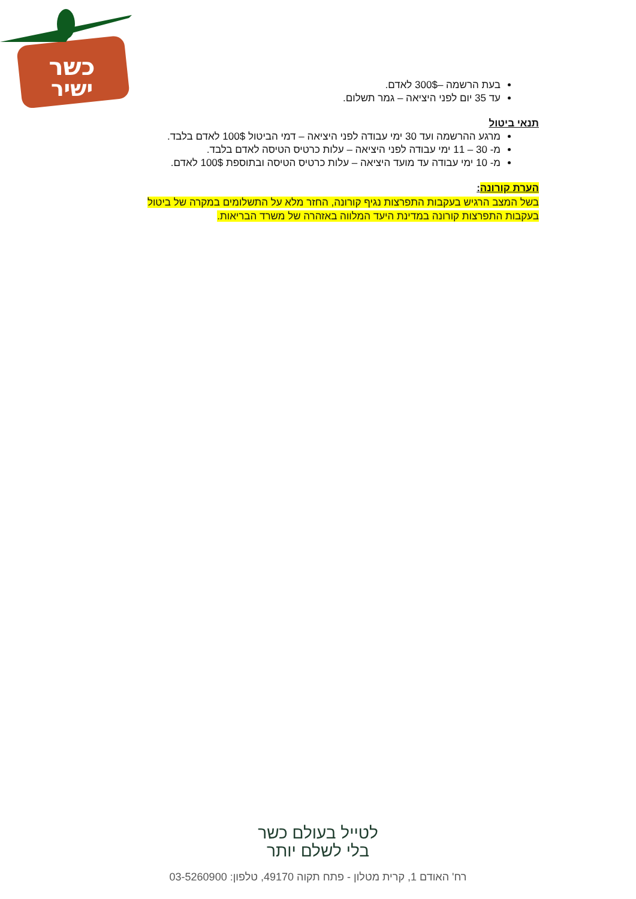כשר
ישיר
בעת הרשמה –300$ לאדם.
עד 35 יום לפני היציאה – גמר תשלום.
תנאי ביטול
מרגע ההרשמה ועד 30 ימי עבודה לפני היציאה – דמי הביטול 100$ לאדם בלבד.
מ- 30 – 11 ימי עבודה לפני היציאה – עלות כרטיס הטיסה לאדם בלבד.
מ- 10 ימי עבודה עד מועד היציאה – עלות כרטיס הטיסה ובתוספת 100$ לאדם.
הערת קורונה:
בשל המצב הרגיש בעקבות התפרצות נגיף קורונה, החזר מלא על התשלומים במקרה של ביטול בעקבות התפרצות קורונה במדינת היעד המלווה באזהרה של משרד הבריאות.
לטייל בעולם כשר
בלי לשלם יותר
רח' האודם 1, קרית מטלון - פתח תקוה 49170, טלפון: 03-5260900